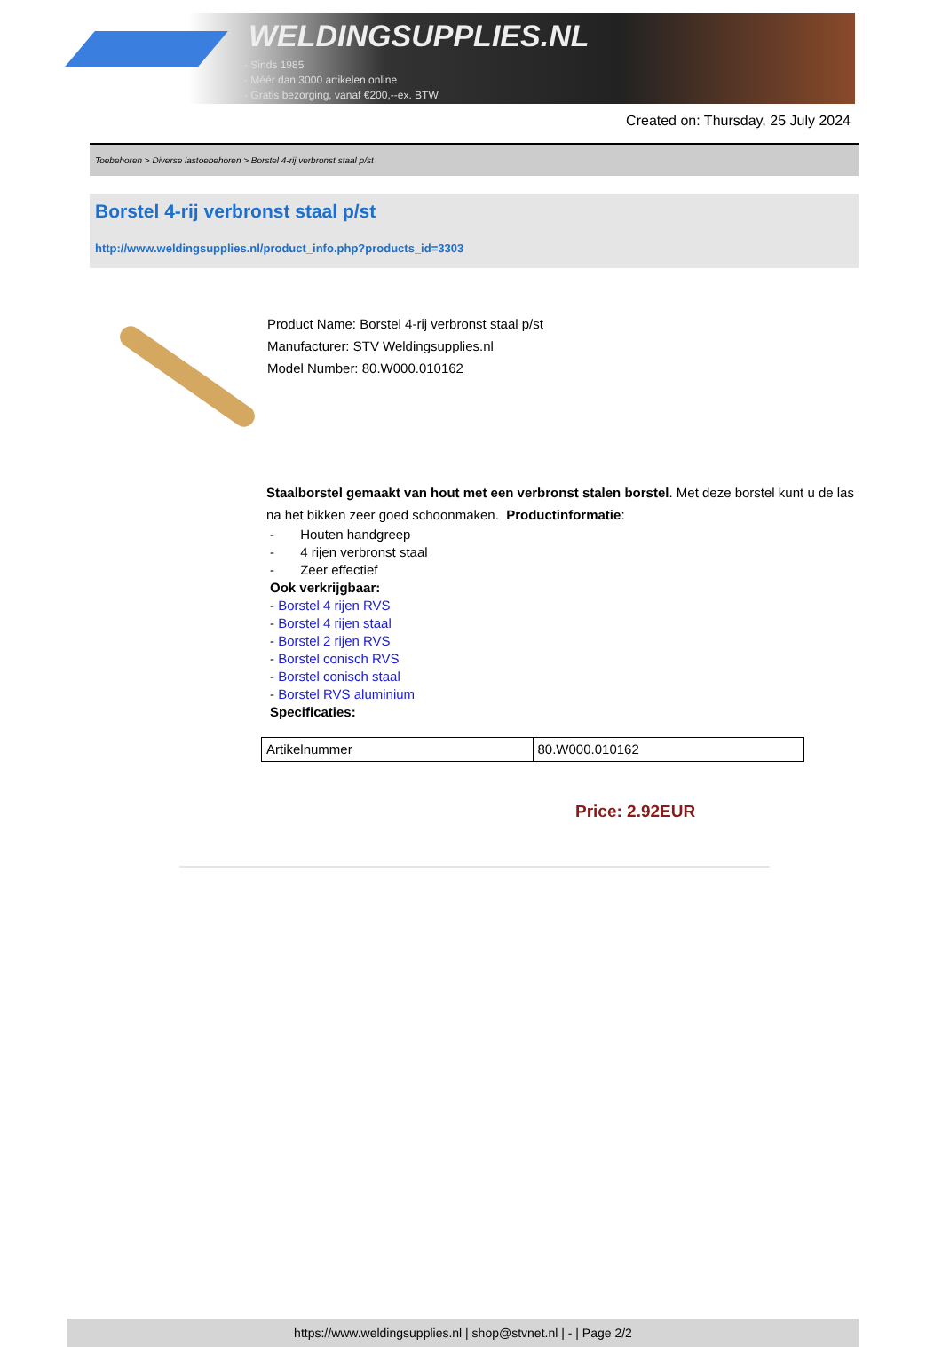WELDINGSUPPLIES.NL
- Sinds 1985
- Méér dan 3000 artikelen online
- Gratis bezorging, vanaf €200,--ex. BTW
Created on: Thursday, 25 July 2024
Toebehoren > Diverse lastoebehoren > Borstel 4-rij verbronst staal p/st
Borstel 4-rij verbronst staal p/st
http://www.weldingsupplies.nl/product_info.php?products_id=3303
Product Name: Borstel 4-rij verbronst staal p/st
Manufacturer: STV Weldingsupplies.nl
Model Number: 80.W000.010162
Staalborstel gemaakt van hout met een verbronst stalen borstel. Met deze borstel kunt u de las na het bikken zeer goed schoonmaken. Productinformatie:
- Houten handgreep
- 4 rijen verbronst staal
- Zeer effectief
Ook verkrijgbaar:
- Borstel 4 rijen RVS
- Borstel 4 rijen staal
- Borstel 2 rijen RVS
- Borstel conisch RVS
- Borstel conisch staal
- Borstel RVS aluminium
Specificaties:
| Artikelnummer | 80.W000.010162 |
Price: 2.92EUR
https://www.weldingsupplies.nl | shop@stvnet.nl | - | Page 2/2